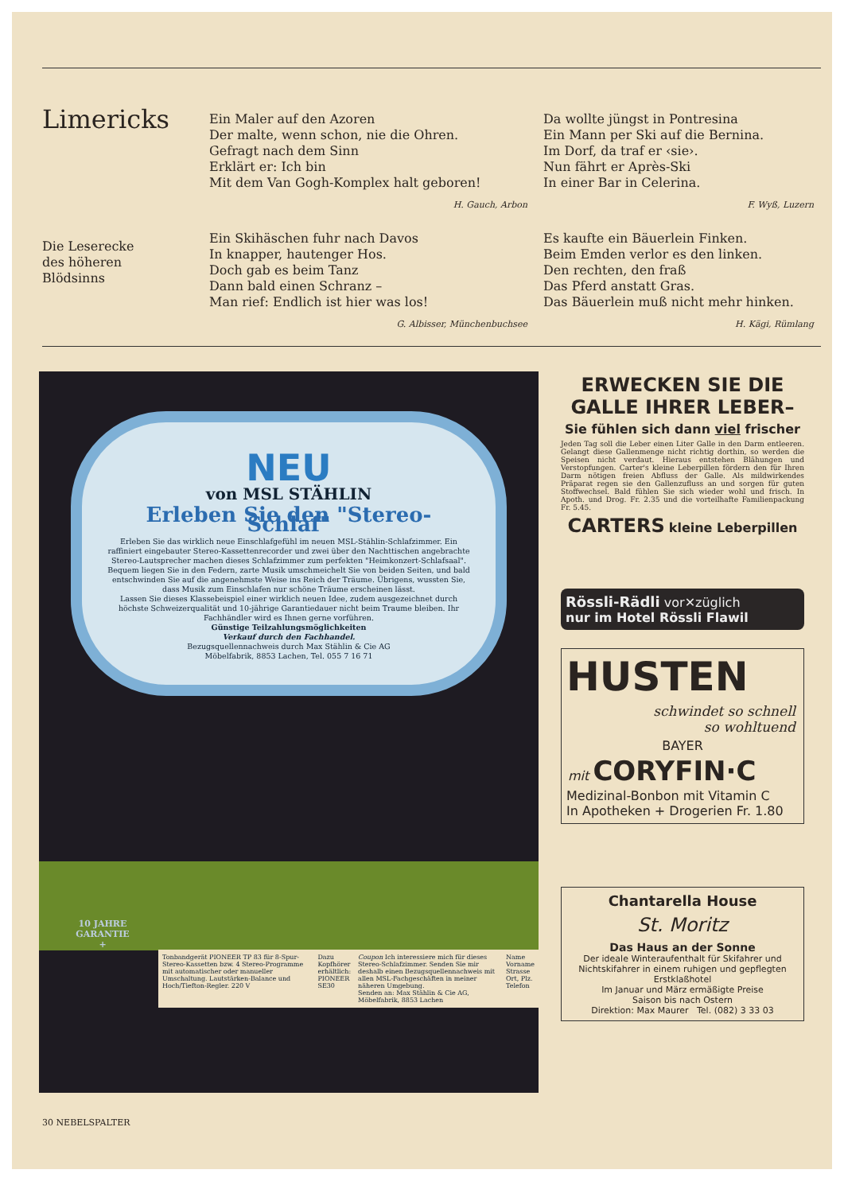Limericks
Die Leserecke
des höheren
Blödsinns
Ein Maler auf den Azoren
Der malte, wenn schon, nie die Ohren.
Gefragt nach dem Sinn
Erklärt er: Ich bin
Mit dem Van Gogh-Komplex halt geboren!
H. Gauch, Arbon
Ein Skihäschen fuhr nach Davos
In knapper, hautenger Hos.
Doch gab es beim Tanz
Dann bald einen Schranz –
Man rief: Endlich ist hier was los!
G. Albisser, Münchenbuchsee
Da wollte jüngst in Pontresina
Ein Mann per Ski auf die Bernina.
Im Dorf, da traf er ‹sie›.
Nun fährt er Après-Ski
In einer Bar in Celerina.
F. Wyß, Luzern
Es kaufte ein Bäuerlein Finken.
Beim Emden verlor es den linken.
Den rechten, den fraß
Das Pferd anstatt Gras.
Das Bäuerlein muß nicht mehr hinken.
H. Kägi, Rümlang
NEU
von MSL STÄHLIN
Erleben Sie den "Stereo-Schlaf"
Erleben Sie das wirklich neue Einschlafgefühl im neuen MSL-Stählin-Schlafzimmer. Ein raffiniert eingebauter Stereo-Kassettenrecorder und zwei über den Nachttischen angebrachte Stereo-Lautsprecher machen dieses Schlafzimmer zum perfekten "Heimkonzert-Schlafsaal". Bequem liegen Sie in den Federn, zarte Musik umschmeichelt Sie von beiden Seiten, und bald entschwinden Sie auf die angenehmste Weise ins Reich der Träume. Übrigens, wussten Sie, dass Musik zum Einschlafen nur schöne Träume erscheinen lässt.
Lassen Sie dieses Klassebeispiel einer wirklich neuen Idee, zudem ausgezeichnet durch höchste Schweizerqualität und 10-jährige Garantiedauer nicht beim Traume bleiben. Ihr Fachhändler wird es Ihnen gerne vorführen.
Günstige Teilzahlungsmöglichkeiten
Verkauf durch den Fachhandel.
Bezugsquellennachweis durch Max Stählin & Cie AG
Möbelfabrik, 8853 Lachen, Tel. 055 7 16 71
10 JAHRE GARANTIE +
Tonbandgerät PIONEER TP 83 für 8-Spur-Stereo-Kassetten bzw. 4 Stereo-Programme mit automatischer oder manueller Umschaltung. Lautstärken-Balance und Hoch/Tiefton-Regler. 220 V
Dazu Kopfhörer erhältlich: PIONEER SE30
Coupon Ich interessiere mich für dieses Stereo-Schlafzimmer. Senden Sie mir deshalb einen Bezugsquellennachweis mit allen MSL-Fachgeschäften in meiner näheren Umgebung.
Senden an: Max Stählin & Cie AG, Möbelfabrik, 8853 Lachen
Name
Vorname
Strasse
Ort, Plz.
Telefon
ERWECKEN SIE DIE GALLE IHRER LEBER–
Sie fühlen sich dann viel frischer
Jeden Tag soll die Leber einen Liter Galle in den Darm entleeren. Gelangt diese Gallenmenge nicht richtig dorthin, so werden die Speisen nicht verdaut. Hieraus entstehen Blähungen und Verstopfungen. Carter's kleine Leberpillen fördern den für Ihren Darm nötigen freien Abfluss der Galle. Als mildwirkendes Präparat regen sie den Gallenzufluss an und sorgen für guten Stoffwechsel. Bald fühlen Sie sich wieder wohl und frisch. In Apoth. und Drog. Fr. 2.35 und die vorteilhafte Familienpackung Fr. 5.45.
CARTERS kleine Leberpillen
Rössli-Rädli vor✕züglich
nur im Hotel Rössli Flawil
HUSTEN
schwindet so schnell
so wohltuend
BAYER
mit CORYFIN·C
Medizinal-Bonbon mit Vitamin C
In Apotheken + Drogerien Fr. 1.80
Chantarella House
St. Moritz
Das Haus an der Sonne
Der ideale Winteraufenthalt für Skifahrer und Nichtskifahrer in einem ruhigen und gepflegten Erstklaßhotel
Im Januar und März ermäßigte Preise
Saison bis nach Ostern
Direktion: Max Maurer Tel. (082) 3 33 03
30 NEBELSPALTER